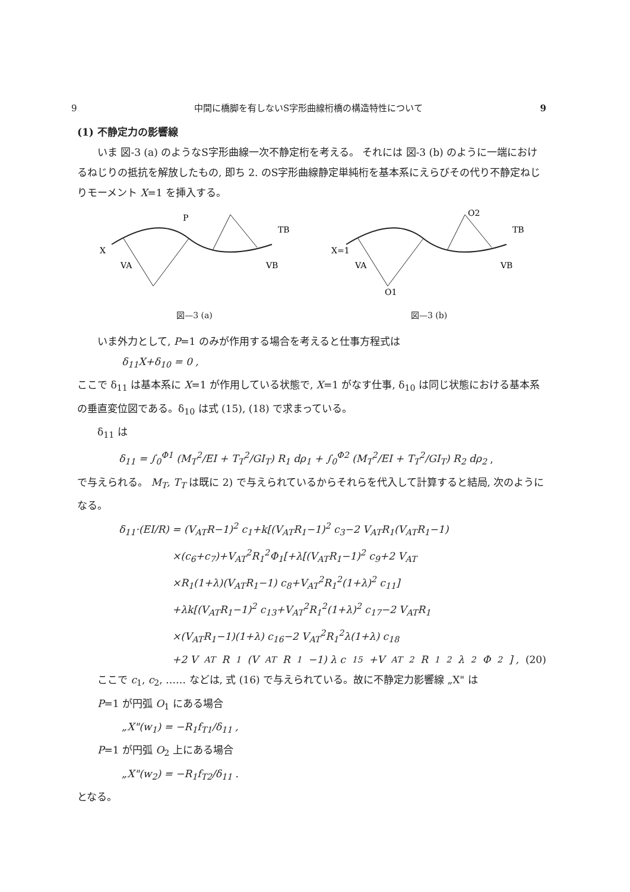9 中間に橋脚を有しないS字形曲線桁橋の構造特性について 9
(1) 不静定力の影響線
いま 図-3 (a) のようなS字形曲線一次不静定桁を考える。 それには 図-3 (b) のように一端におけるねじりの抵抗を解放したもの, 即ち 2. のS字形曲線静定単純桁を基本系にえらびその代り不静定ねじりモーメント X=1 を挿入する。
X
P
VA
VB
TB
図—3 (a)
X=1
VA
VB
TB
O1
O2
図—3 (b)
いま外力として, P=1 のみが作用する場合を考えると仕事方程式は
δ<sub>11</sub>X+δ<sub>10</sub> = 0 ,
ここで δ<sub>11</sub> は基本系に X=1 が作用している状態で, X=1 がなす仕事, δ<sub>10</sub> は同じ状態における基本系の垂直変位図である。δ<sub>10</sub> は式 (15), (18) で求まっている。
δ<sub>11</sub> は
δ<sub>11</sub> = ∫<sub>0</sub><sup>Φ1</sup> (M<sub>T</sub><sup>2</sup>/EI + T<sub>T</sub><sup>2</sup>/GI<sub>T</sub>) R<sub>1</sub> dρ<sub>1</sub> + ∫<sub>0</sub><sup>Φ2</sup> (M<sub>T</sub><sup>2</sup>/EI + T<sub>T</sub><sup>2</sup>/GI<sub>T</sub>) R<sub>2</sub> dρ<sub>2</sub> ,
で与えられる。 M<sub>T</sub>, T<sub>T</sub> は既に 2) で与えられているからそれらを代入して計算すると結局, 次のようになる。
δ<sub>11</sub>·(EI/R) = (V<sub>AT</sub>R−1)<sup>2</sup> c<sub>1</sub>+k[(V<sub>AT</sub>R<sub>1</sub>−1)<sup>2</sup> c<sub>3</sub>−2 V<sub>AT</sub>R<sub>1</sub>(V<sub>AT</sub>R<sub>1</sub>−1)
×(c<sub>6</sub>+c<sub>7</sub>)+V<sub>AT</sub><sup>2</sup>R<sub>1</sub><sup>2</sup>Φ<sub>1</sub>[+λ[(V<sub>AT</sub>R<sub>1</sub>−1)<sup>2</sup> c<sub>9</sub>+2 V<sub>AT</sub>
×R<sub>1</sub>(1+λ)(V<sub>AT</sub>R<sub>1</sub>−1) c<sub>8</sub>+V<sub>AT</sub><sup>2</sup>R<sub>1</sub><sup>2</sup>(1+λ)<sup>2</sup> c<sub>11</sub>]
+λk[(V<sub>AT</sub>R<sub>1</sub>−1)<sup>2</sup> c<sub>13</sub>+V<sub>AT</sub><sup>2</sup>R<sub>1</sub><sup>2</sup>(1+λ)<sup>2</sup> c<sub>17</sub>−2 V<sub>AT</sub>R<sub>1</sub>
×(V<sub>AT</sub>R<sub>1</sub>−1)(1+λ) c<sub>16</sub>−2 V<sub>AT</sub><sup>2</sup>R<sub>1</sub><sup>2</sup>λ(1+λ) c<sub>18</sub>
+2 V<sub>AT</sub>R<sub>1</sub>(V<sub>AT</sub>R<sub>1</sub>−1) λ c<sub>15</sub>+V<sub>AT</sub><sup>2</sup>R<sub>1</sub><sup>2</sup>λ<sup>2</sup>Φ<sub>2</sub>] , (20)
ここで c<sub>1</sub>, c<sub>2</sub>, …… などは, 式 (16) で与えられている。故に不静定力影響線 „X" は
P=1 が円弧 O<sub>1</sub> にある場合
„X"(w<sub>1</sub>) = −R<sub>1</sub>f<sub>T1</sub>/δ<sub>11</sub> ,
P=1 が円弧 O<sub>2</sub> 上にある場合
„X"(w<sub>2</sub>) = −R<sub>1</sub>f<sub>T2</sub>/δ<sub>11</sub> .
となる。